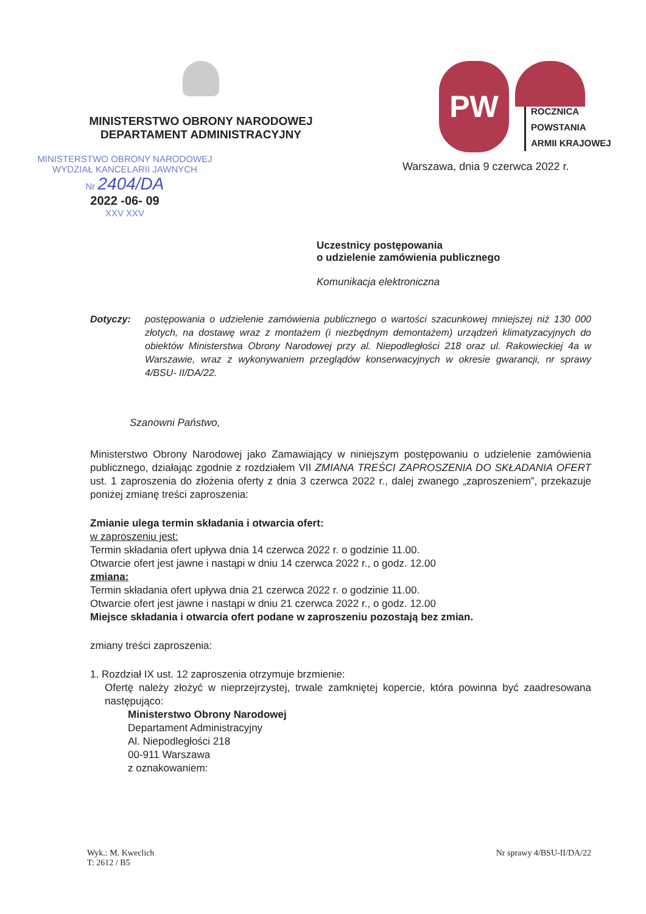MINISTERSTWO OBRONY NARODOWEJ
DEPARTAMENT ADMINISTRACYJNY
MINISTERSTWO OBRONY NARODOWEJ
WYDZIAŁ KANCELARII JAWNYCH
Nr 2404/DA
2022 -06- 09
XXV XXV
PW
ROCZNICA
POWSTANIA
ARMII KRAJOWEJ
Warszawa, dnia 9 czerwca 2022 r.
Uczestnicy postępowania
o udzielenie zamówienia publicznego
Komunikacja elektroniczna
Dotyczy: postępowania o udzielenie zamówienia publicznego o wartości szacunkowej mniejszej niż 130 000 złotych, na dostawę wraz z montażem (i niezbędnym demontażem) urządzeń klimatyzacyjnych do obiektów Ministerstwa Obrony Narodowej przy al. Niepodległości 218 oraz ul. Rakowieckiej 4a w Warszawie, wraz z wykonywaniem przeglądów konserwacyjnych w okresie gwarancji, nr sprawy 4/BSU- II/DA/22.
Szanowni Państwo,
Ministerstwo Obrony Narodowej jako Zamawiający w niniejszym postępowaniu o udzielenie zamówienia publicznego, działając zgodnie z rozdziałem VII ZMIANA TREŚCI ZAPROSZENIA DO SKŁADANIA OFERT ust. 1 zaproszenia do złożenia oferty z dnia 3 czerwca 2022 r., dalej zwanego „zaproszeniem”, przekazuje poniżej zmianę treści zaproszenia:
Zmianie ulega termin składania i otwarcia ofert:
w zaproszeniu jest:
Termin składania ofert upływa dnia 14 czerwca 2022 r. o godzinie 11.00.
Otwarcie ofert jest jawne i nastąpi w dniu 14 czerwca 2022 r., o godz. 12.00
zmiana:
Termin składania ofert upływa dnia 21 czerwca 2022 r. o godzinie 11.00.
Otwarcie ofert jest jawne i nastąpi w dniu 21 czerwca 2022 r., o godz. 12.00
Miejsce składania i otwarcia ofert podane w zaproszeniu pozostają bez zmian.
zmiany treści zaproszenia:
1. Rozdział IX ust. 12 zaproszenia otrzymuje brzmienie:
Ofertę należy złożyć w nieprzejrzystej, trwale zamkniętej kopercie, która powinna być zaadresowana następująco:
Ministerstwo Obrony Narodowej
Departament Administracyjny
Al. Niepodległości 218
00-911 Warszawa
z oznakowaniem:
Wyk.: M. Kweclich
T: 2612 / B5
Nr sprawy 4/BSU-II/DA/22